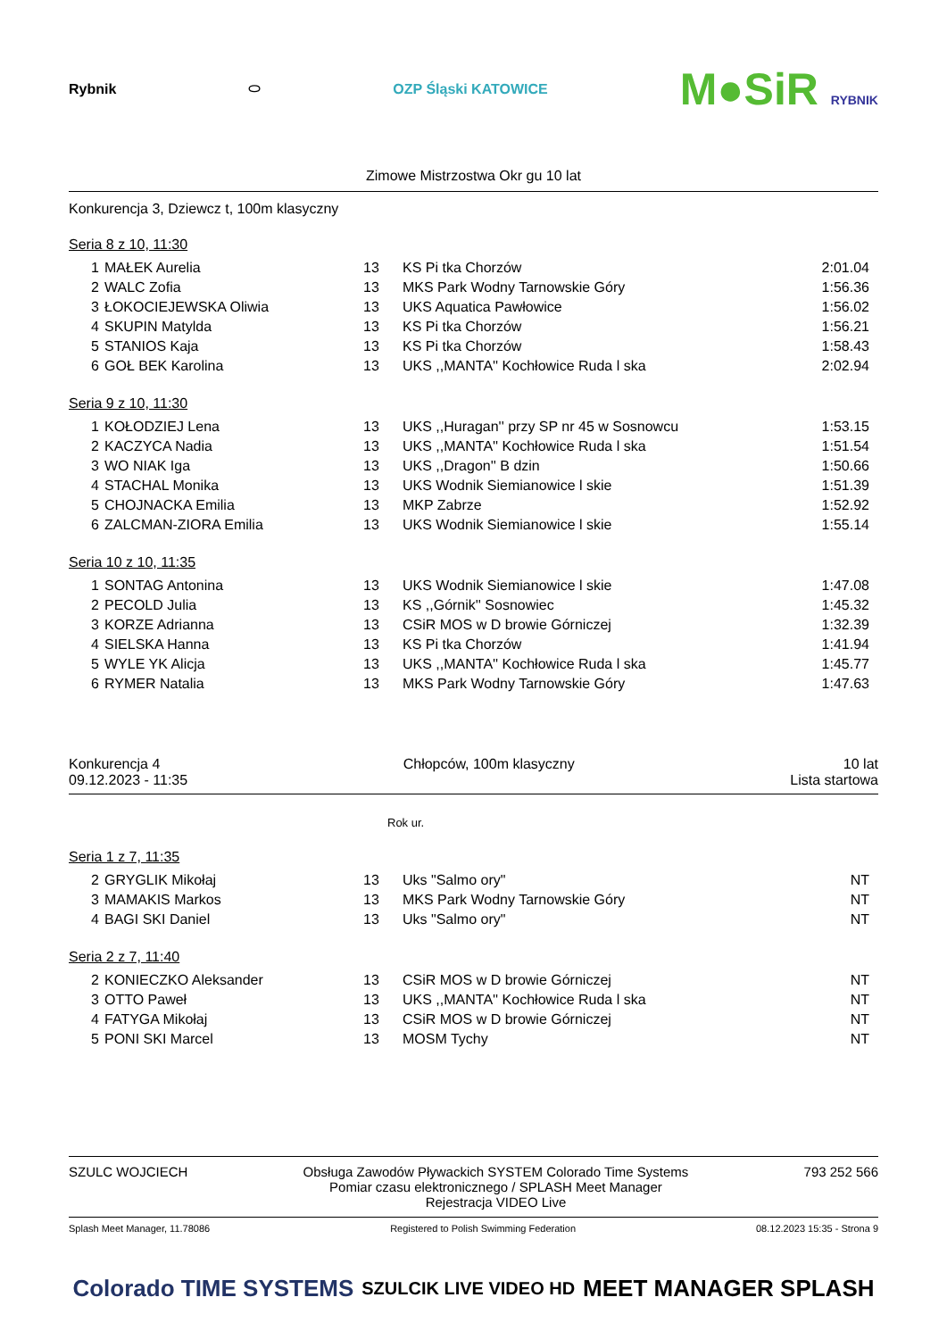Rybnik ⬭ OZP Śląski KATOWICE
M●SiR RYBNIK
Zimowe Mistrzostwa Okr gu 10 lat
Konkurencja 3, Dziewcz t, 100m klasyczny
Seria 8 z 10, 11:30
| 1 | MAŁEK Aurelia | 13 | KS Pi tka Chorzów | 2:01.04 |
| 2 | WALC Zofia | 13 | MKS Park Wodny Tarnowskie Góry | 1:56.36 |
| 3 | ŁOKOCIEJEWSKA Oliwia | 13 | UKS Aquatica Pawłowice | 1:56.02 |
| 4 | SKUPIN Matylda | 13 | KS Pi tka Chorzów | 1:56.21 |
| 5 | STANIOS Kaja | 13 | KS Pi tka Chorzów | 1:58.43 |
| 6 | GOŁ BEK Karolina | 13 | UKS ,,MANTA'' Kochłowice Ruda l ska | 2:02.94 |
Seria 9 z 10, 11:30
| 1 | KOŁODZIEJ Lena | 13 | UKS ,,Huragan'' przy SP nr 45 w Sosnowcu | 1:53.15 |
| 2 | KACZYCA Nadia | 13 | UKS ,,MANTA'' Kochłowice Ruda l ska | 1:51.54 |
| 3 | WO NIAK Iga | 13 | UKS ,,Dragon'' B dzin | 1:50.66 |
| 4 | STACHAL Monika | 13 | UKS Wodnik Siemianowice l skie | 1:51.39 |
| 5 | CHOJNACKA Emilia | 13 | MKP Zabrze | 1:52.92 |
| 6 | ZALCMAN-ZIORA Emilia | 13 | UKS Wodnik Siemianowice l skie | 1:55.14 |
Seria 10 z 10, 11:35
| 1 | SONTAG Antonina | 13 | UKS Wodnik Siemianowice l skie | 1:47.08 |
| 2 | PECOLD Julia | 13 | KS ,,Górnik'' Sosnowiec | 1:45.32 |
| 3 | KORZE Adrianna | 13 | CSiR MOS w D browie Górniczej | 1:32.39 |
| 4 | SIELSKA Hanna | 13 | KS Pi tka Chorzów | 1:41.94 |
| 5 | WYLE YK Alicja | 13 | UKS ,,MANTA'' Kochłowice Ruda l ska | 1:45.77 |
| 6 | RYMER Natalia | 13 | MKS Park Wodny Tarnowskie Góry | 1:47.63 |
Konkurencja 4
09.12.2023 - 11:35
Chłopców, 100m klasyczny 10 lat
Lista startowa
Rok ur.
Seria 1 z 7, 11:35
| 2 | GRYGLIK Mikołaj | 13 | Uks "Salmo ory" | NT |
| 3 | MAMAKIS Markos | 13 | MKS Park Wodny Tarnowskie Góry | NT |
| 4 | BAGI SKI Daniel | 13 | Uks "Salmo ory" | NT |
Seria 2 z 7, 11:40
| 2 | KONIECZKO Aleksander | 13 | CSiR MOS w D browie Górniczej | NT |
| 3 | OTTO Paweł | 13 | UKS ,,MANTA'' Kochłowice Ruda l ska | NT |
| 4 | FATYGA Mikołaj | 13 | CSiR MOS w D browie Górniczej | NT |
| 5 | PONI SKI Marcel | 13 | MOSM Tychy | NT |
SZULC WOJCIECH Obsługa Zawodów Pływackich SYSTEM Colorado Time Systems
Pomiar czasu elektronicznego / SPLASH Meet Manager
Rejestracja VIDEO Live
793 252 566
Splash Meet Manager, 11.78086 Registered to Polish Swimming Federation
08.12.2023 15:35 - Strona 9
Colorado TIME SYSTEMS
SZULCIK LIVE VIDEO HD
MEET MANAGER SPLASH